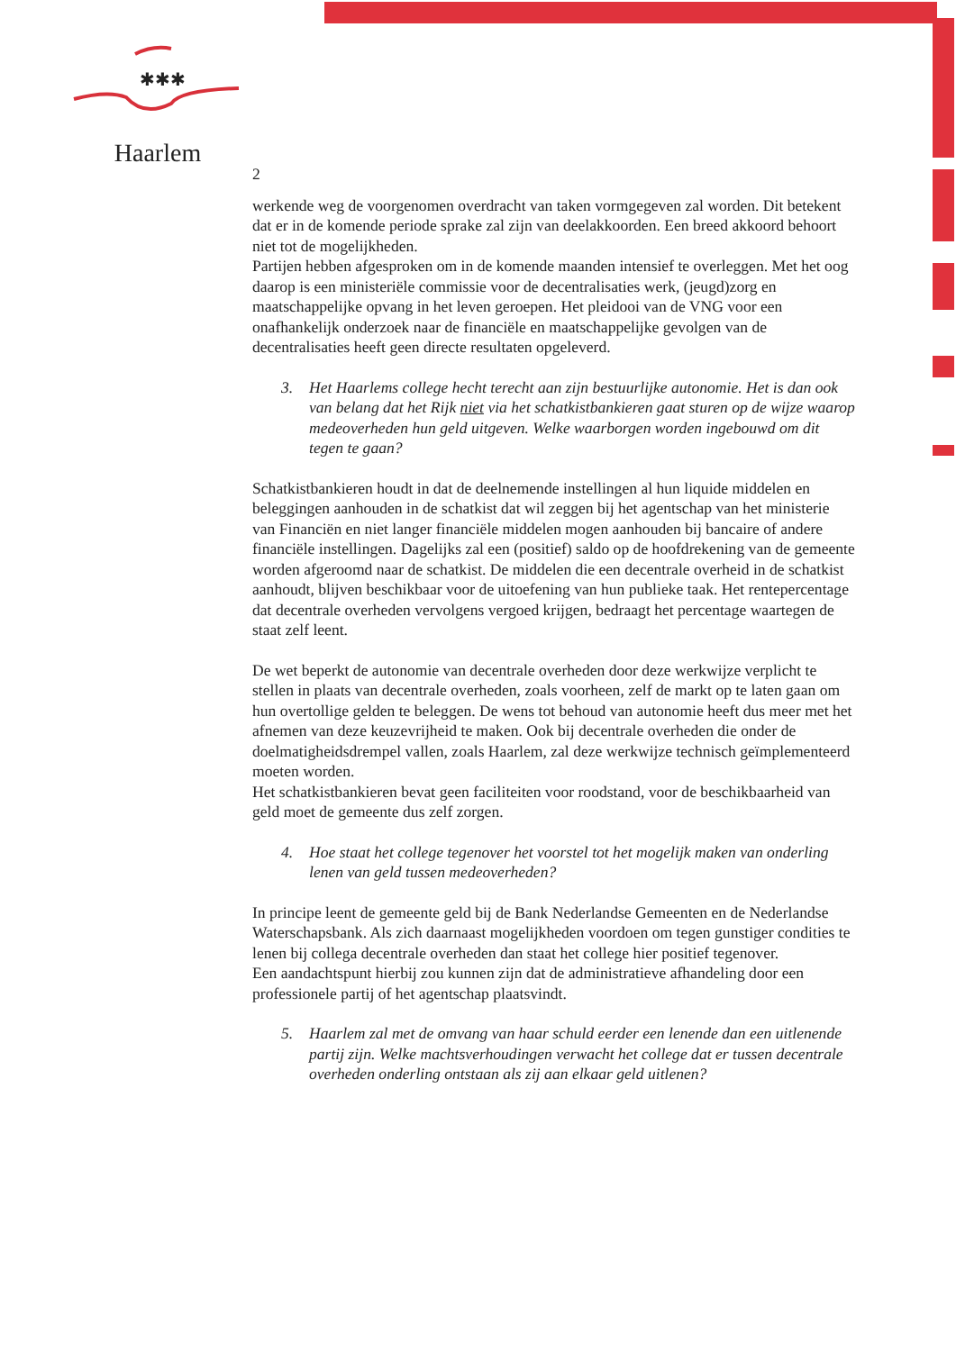✱✱✱
Haarlem
2
werkende weg de voorgenomen overdracht van taken vormgegeven zal worden. Dit betekent dat er in de komende periode sprake zal zijn van deelakkoorden. Een breed akkoord behoort niet tot de mogelijkheden.
Partijen hebben afgesproken om in de komende maanden intensief te overleggen. Met het oog daarop is een ministeriële commissie voor de decentralisaties werk, (jeugd)zorg en maatschappelijke opvang in het leven geroepen. Het pleidooi van de VNG voor een onafhankelijk onderzoek naar de financiële en maatschappelijke gevolgen van de decentralisaties heeft geen directe resultaten opgeleverd.
3. Het Haarlems college hecht terecht aan zijn bestuurlijke autonomie. Het is dan ook van belang dat het Rijk niet via het schatkistbankieren gaat sturen op de wijze waarop medeoverheden hun geld uitgeven. Welke waarborgen worden ingebouwd om dit tegen te gaan?
Schatkistbankieren houdt in dat de deelnemende instellingen al hun liquide middelen en beleggingen aanhouden in de schatkist dat wil zeggen bij het agentschap van het ministerie van Financiën en niet langer financiële middelen mogen aanhouden bij bancaire of andere financiële instellingen. Dagelijks zal een (positief) saldo op de hoofdrekening van de gemeente worden afgeroomd naar de schatkist. De middelen die een decentrale overheid in de schatkist aanhoudt, blijven beschikbaar voor de uitoefening van hun publieke taak. Het rentepercentage dat decentrale overheden vervolgens vergoed krijgen, bedraagt het percentage waartegen de staat zelf leent.
De wet beperkt de autonomie van decentrale overheden door deze werkwijze verplicht te stellen in plaats van decentrale overheden, zoals voorheen, zelf de markt op te laten gaan om hun overtollige gelden te beleggen. De wens tot behoud van autonomie heeft dus meer met het afnemen van deze keuzevrijheid te maken. Ook bij decentrale overheden die onder de doelmatigheidsdrempel vallen, zoals Haarlem, zal deze werkwijze technisch geïmplementeerd moeten worden.
Het schatkistbankieren bevat geen faciliteiten voor roodstand, voor de beschikbaarheid van geld moet de gemeente dus zelf zorgen.
4. Hoe staat het college tegenover het voorstel tot het mogelijk maken van onderling lenen van geld tussen medeoverheden?
In principe leent de gemeente geld bij de Bank Nederlandse Gemeenten en de Nederlandse Waterschapsbank. Als zich daarnaast mogelijkheden voordoen om tegen gunstiger condities te lenen bij collega decentrale overheden dan staat het college hier positief tegenover.
Een aandachtspunt hierbij zou kunnen zijn dat de administratieve afhandeling door een professionele partij of het agentschap plaatsvindt.
5. Haarlem zal met de omvang van haar schuld eerder een lenende dan een uitlenende partij zijn. Welke machtsverhoudingen verwacht het college dat er tussen decentrale overheden onderling ontstaan als zij aan elkaar geld uitlenen?